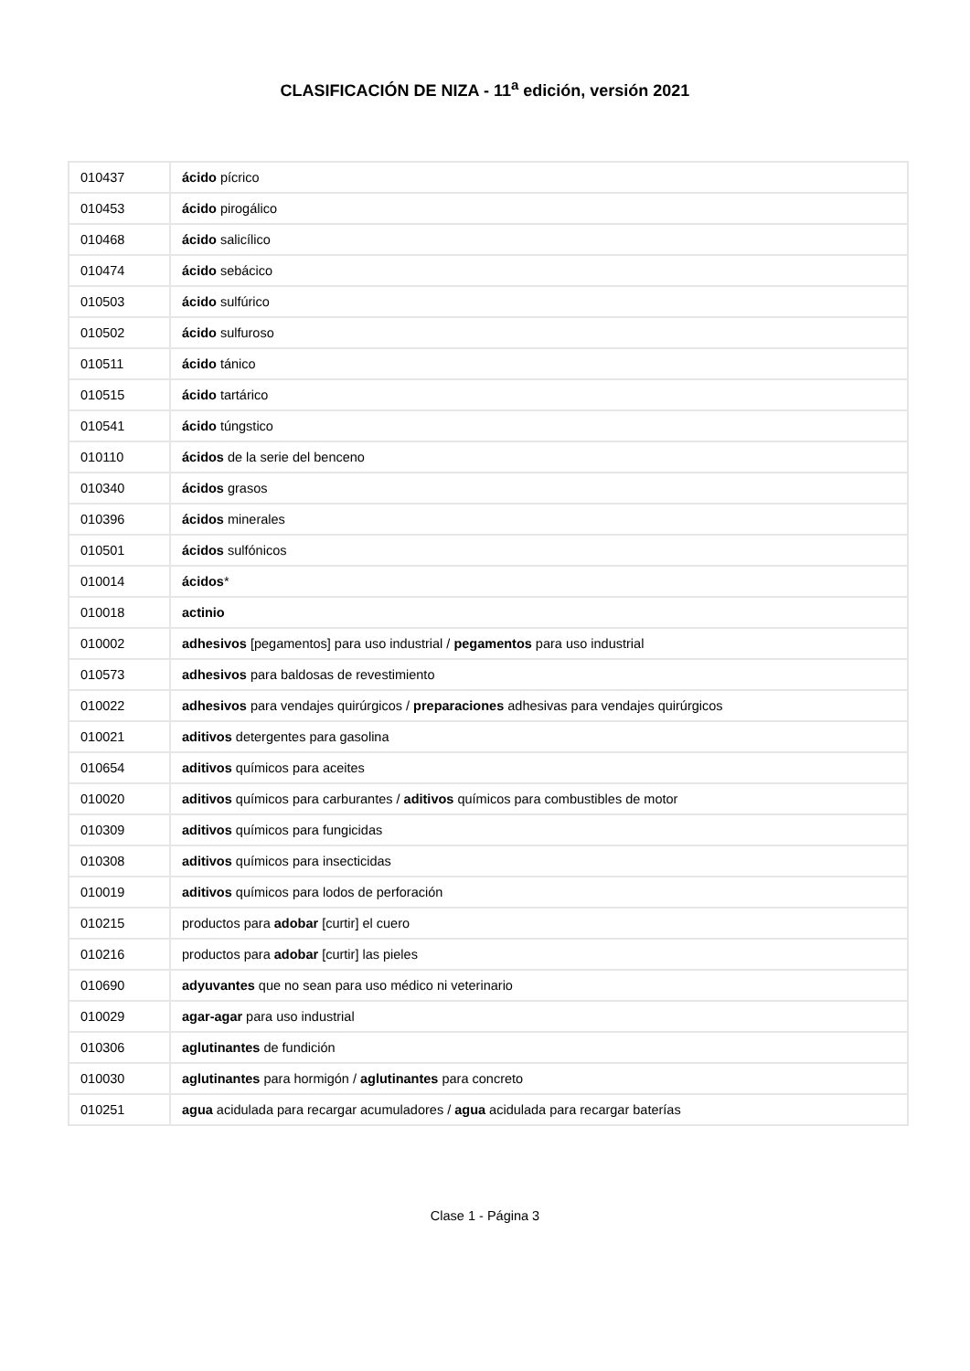CLASIFICACIÓN DE NIZA - 11<sup>a</sup> edición, versión 2021
| 010437 | ácido pícrico |
| 010453 | ácido pirogálico |
| 010468 | ácido salicílico |
| 010474 | ácido sebácico |
| 010503 | ácido sulfúrico |
| 010502 | ácido sulfuroso |
| 010511 | ácido tánico |
| 010515 | ácido tartárico |
| 010541 | ácido túngstico |
| 010110 | ácidos de la serie del benceno |
| 010340 | ácidos grasos |
| 010396 | ácidos minerales |
| 010501 | ácidos sulfónicos |
| 010014 | ácidos * |
| 010018 | actinio |
| 010002 | adhesivos [pegamentos] para uso industrial / pegamentos para uso industrial |
| 010573 | adhesivos para baldosas de revestimiento |
| 010022 | adhesivos para vendajes quirúrgicos / preparaciones adhesivas para vendajes quirúrgicos |
| 010021 | aditivos detergentes para gasolina |
| 010654 | aditivos químicos para aceites |
| 010020 | aditivos químicos para carburantes / aditivos químicos para combustibles de motor |
| 010309 | aditivos químicos para fungicidas |
| 010308 | aditivos químicos para insecticidas |
| 010019 | aditivos químicos para lodos de perforación |
| 010215 | productos para adobar [curtir] el cuero |
| 010216 | productos para adobar [curtir] las pieles |
| 010690 | adyuvantes que no sean para uso médico ni veterinario |
| 010029 | agar-agar para uso industrial |
| 010306 | aglutinantes de fundición |
| 010030 | aglutinantes para hormigón / aglutinantes para concreto |
| 010251 | agua acidulada para recargar acumuladores / agua acidulada para recargar baterías |
Clase 1 - Página 3